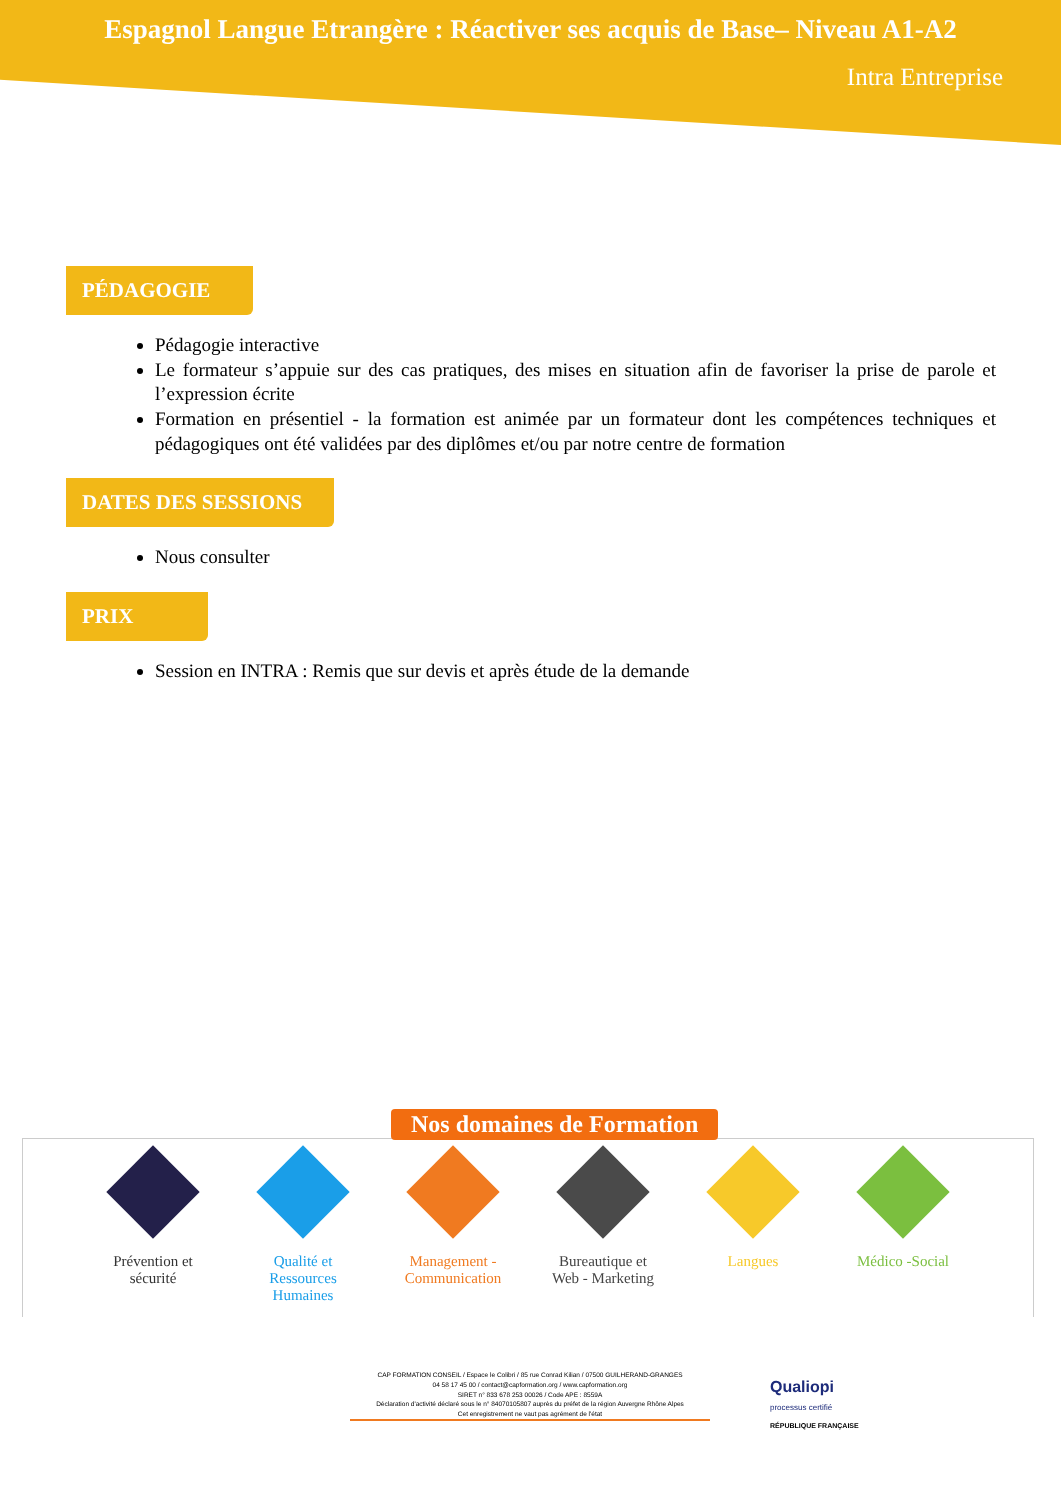Espagnol Langue Etrangère : Réactiver ses acquis de Base– Niveau A1-A2
Intra Entreprise
PÉDAGOGIE
Pédagogie interactive
Le formateur s’appuie sur des cas pratiques, des mises en situation afin de favoriser la prise de parole et l’expression écrite
Formation en présentiel - la formation est animée par un formateur dont les compétences techniques et pédagogiques ont été validées par des diplômes et/ou par notre centre de formation
DATES DES SESSIONS
Nous consulter
PRIX
Session en INTRA : Remis que sur devis et après étude de la demande
Nos domaines de Formation
Prévention et sécurité
Qualité et Ressources Humaines
Management - Communication
Bureautique et Web - Marketing
Langues Médico -Social
CAP FORMATION CONSEIL / Espace le Colibri / 85 rue Conrad Kilian / 07500 GUILHERAND-GRANGES
04 58 17 45 00 / contact@capformation.org / www.capformation.org
SIRET n° 833 678 253 00026 / Code APE : 8559A
Déclaration d'activité déclaré sous le n° 84070105807 auprès du préfet de la région Auvergne Rhône Alpes
Cet enregistrement ne vaut pas agrément de l'état
Qualiopi
processus certifié
RÉPUBLIQUE FRANÇAISE